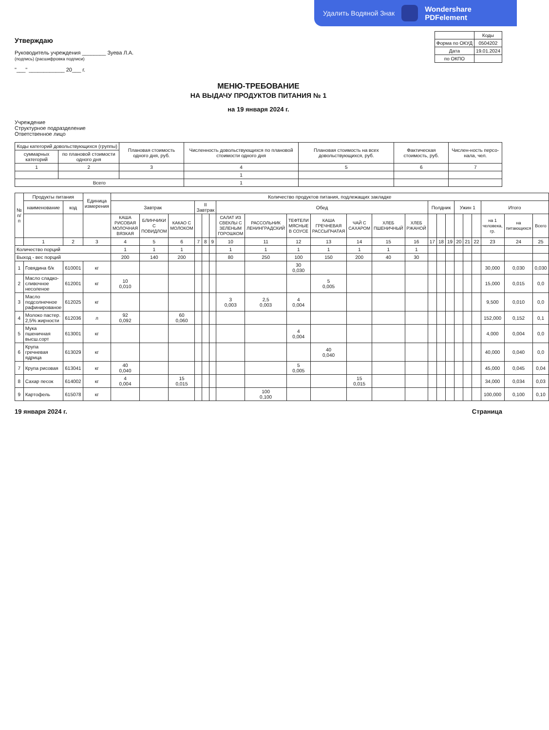Удалить Водяной Знак Wondershare
PDFelement
Утверждаю
Руководитель учреждения ________ Зуева Л.А.
(подпись) (расшифровка подписи)
"___" ____________ 20___ г.
| | Коды |
| --- | --- |
| Форма по ОКУД | 0504202 |
| Дата | 19.01.2024 |
| по ОКПО | |
МЕНЮ-ТРЕБОВАНИЕ
НА ВЫДАЧУ ПРОДУКТОВ ПИТАНИЯ № 1
на 19 января 2024 г.
Учреждение
Структурное подразделение
Ответственное лицо
| Коды категорий довольствующихся (группы) | | Плановая стоимость одного дня, руб. | Численность довольствующихся по плановой стоимости одного дня | Плановая стоимость на всех довольствующихся, руб. | Фактическая стоимость, руб. | Числен-ность персо-нала, чел. |
| --- | --- | --- | --- | --- | --- | --- |
| суммарных категорий | по плановой стоимости одного дня | | | | | |
| 1 | 2 | 3 | 4 | 5 | 6 | 7 |
| | | | 1 | | | |
| Всего | | | 1 | | | |
| № п/п | Продукты питания | | Единица измерения | Количество продуктов питания, подлежащих закладке | | | | | | | | | | | | | | | | | | | | | |
| --- | --- | --- | --- | --- | --- | --- | --- | --- | --- | --- | --- | --- | --- | --- | --- | --- | --- | --- | --- | --- | --- | --- | --- | --- | --- |
| | наименование | код | | Завтрак | | | II Завтрак | | | Обед | | | | | | | Полдник | | | Ужин 1 | | | Итого | | |
| | | | | КАША РИСОВАЯ МОЛОЧНАЯ ВЯЗКАЯ | БЛИНЧИКИ С ПОВИДЛОМ | КАКАО С МОЛОКОМ | | | | САЛАТ ИЗ СВЕКЛЫ С ЗЕЛЕНЫМ ГОРОШКОМ | РАССОЛЬНИК ЛЕНИНГРАДСКИЙ | ТЕФТЕЛИ МЯСНЫЕ В СОУСЕ | КАША ГРЕЧНЕВАЯ РАССЫПЧАТАЯ | ЧАЙ С САХАРОМ | ХЛЕБ ПШЕНИЧНЫЙ | ХЛЕБ РЖАНОЙ | | | | | | | на 1 человека, гр. | на питающихся | Всего |
| | 1 | 2 | 3 | 4 | 5 | 6 | 7 | 8 | 9 | 10 | 11 | 12 | 13 | 14 | 15 | 16 | 17 | 18 | 19 | 20 | 21 | 22 | 23 | 24 | 25 |
| Количество порций | | | | 1 | 1 | 1 | | | | 1 | 1 | 1 | 1 | 1 | 1 | 1 | | | | | | | | | |
| Выход - вес порций | | | | 200 | 140 | 200 | | | | 80 | 250 | 100 | 150 | 200 | 40 | 30 | | | | | | | | | |
| 1 | Говядина б/к | 610001 | кг | | | | | | | | | 30 0,030 | | | | | | | | | | | 30,000 | 0,030 | 0,030 |
| 2 | Масло сладко-сливочное несоленое | 612001 | кг | 10 0,010 | | | | | | | | | 5 0,005 | | | | | | | | | | 15,000 | 0,015 | 0,0 |
| 3 | Масло подсолнечное рафинированое | 612025 | кг | | | | | | | 3 0,003 | 2,5 0,003 | 4 0,004 | | | | | | | | | | | 9,500 | 0,010 | 0,0 |
| 4 | Молоко пастер. 2,5% жирности | 612036 | л | 92 0,092 | | 60 0,060 | | | | | | | | | | | | | | | | | 152,000 | 0,152 | 0,1 |
| 5 | Мука пшеничная высш.сорт | 613001 | кг | | | | | | | | | 4 0,004 | | | | | | | | | | | 4,000 | 0,004 | 0,0 |
| 6 | Крупа гречневая ядрица | 613029 | кг | | | | | | | | | | 40 0,040 | | | | | | | | | | 40,000 | 0,040 | 0,0 |
| 7 | Крупа рисовая | 613041 | кг | 40 0,040 | | | | | | | | 5 0,005 | | | | | | | | | | | 45,000 | 0,045 | 0,04 |
| 8 | Сахар песок | 614002 | кг | 4 0,004 | | 15 0,015 | | | | | | | | 15 0,015 | | | | | | | | | 34,000 | 0,034 | 0,03 |
| 9 | Картофель | 615078 | кг | | | | | | | | 100 0,100 | | | | | | | | | | | | 100,000 | 0,100 | 0,10 |
19 января 2024 г. Страница